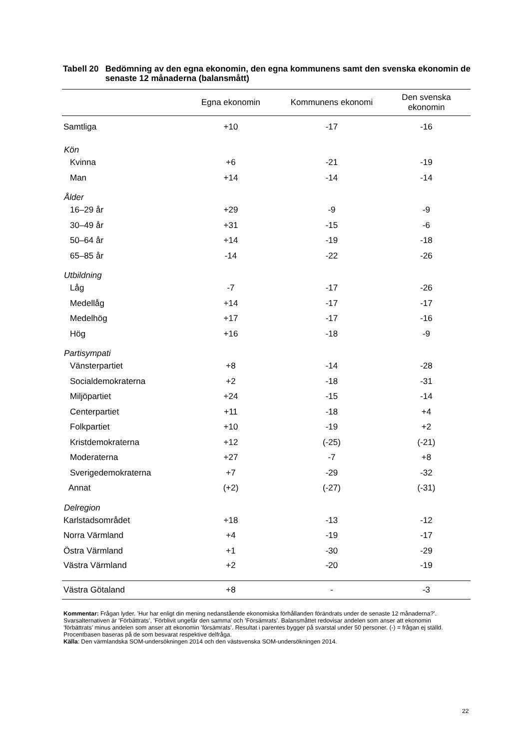Tabell 20 Bedömning av den egna ekonomin, den egna kommunens samt den svenska ekonomin de senaste 12 månaderna (balansmått)
| | Egna ekonomin | Kommunens ekonomi | Den svenska ekonomin |
| --- | --- | --- | --- |
| Samtliga | +10 | -17 | -16 |
| Kön | | | |
| Kvinna | +6 | -21 | -19 |
| Man | +14 | -14 | -14 |
| Ålder | | | |
| 16–29 år | +29 | -9 | -9 |
| 30–49 år | +31 | -15 | -6 |
| 50–64 år | +14 | -19 | -18 |
| 65–85 år | -14 | -22 | -26 |
| Utbildning | | | |
| Låg | -7 | -17 | -26 |
| Medellåg | +14 | -17 | -17 |
| Medelhög | +17 | -17 | -16 |
| Hög | +16 | -18 | -9 |
| Partisympati | | | |
| Vänsterpartiet | +8 | -14 | -28 |
| Socialdemokraterna | +2 | -18 | -31 |
| Miljöpartiet | +24 | -15 | -14 |
| Centerpartiet | +11 | -18 | +4 |
| Folkpartiet | +10 | -19 | +2 |
| Kristdemokraterna | +12 | (-25) | (-21) |
| Moderaterna | +27 | -7 | +8 |
| Sverigedemokraterna | +7 | -29 | -32 |
| Annat | (+2) | (-27) | (-31) |
| Delregion | | | |
| Karlstadsområdet | +18 | -13 | -12 |
| Norra Värmland | +4 | -19 | -17 |
| Östra Värmland | +1 | -30 | -29 |
| Västra Värmland | +2 | -20 | -19 |
| Västra Götaland | +8 | - | -3 |
Kommentar: Frågan lyder. ’Hur har enligt din mening nedanstående ekonomiska förhållanden förändrats under de senaste 12 månaderna?’. Svarsalternativen är ’Förbättrats’, ’Förblivit ungefär den samma’ och ’Försämrats’. Balansmåttet redovisar andelen som anser att ekonomin ’förbättrats’ minus andelen som anser att ekonomin ’försämrats’. Resultat i parentes bygger på svarstal under 50 personer. (-) = frågan ej ställd. Procentbasen baseras på de som besvarat respektive delfråga.
Källa: Den värmlandska SOM-undersökningen 2014 och den västsvenska SOM-undersökningen 2014.
22